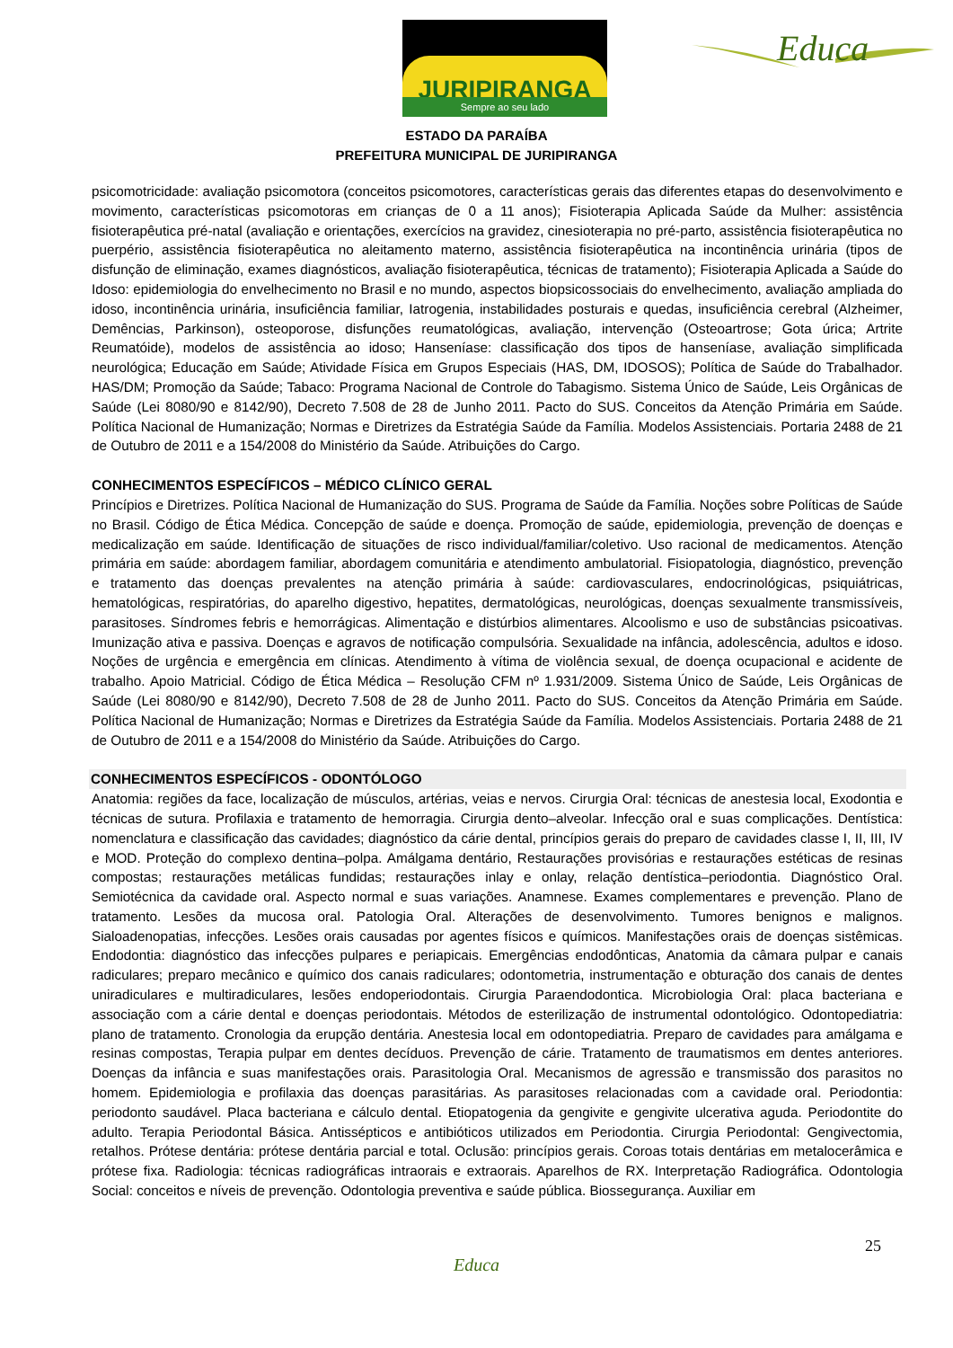JURIPIRANGA
Sempre ao seu lado
Educa
ESTADO DA PARAÍBA
PREFEITURA MUNICIPAL DE JURIPIRANGA
psicomotricidade: avaliação psicomotora (conceitos psicomotores, características gerais das diferentes etapas do desenvolvimento e movimento, características psicomotoras em crianças de 0 a 11 anos); Fisioterapia Aplicada Saúde da Mulher: assistência fisioterapêutica pré-natal (avaliação e orientações, exercícios na gravidez, cinesioterapia no pré-parto, assistência fisioterapêutica no puerpério, assistência fisioterapêutica no aleitamento materno, assistência fisioterapêutica na incontinência urinária (tipos de disfunção de eliminação, exames diagnósticos, avaliação fisioterapêutica, técnicas de tratamento); Fisioterapia Aplicada a Saúde do Idoso: epidemiologia do envelhecimento no Brasil e no mundo, aspectos biopsicossociais do envelhecimento, avaliação ampliada do idoso, incontinência urinária, insuficiência familiar, Iatrogenia, instabilidades posturais e quedas, insuficiência cerebral (Alzheimer, Demências, Parkinson), osteoporose, disfunções reumatológicas, avaliação, intervenção (Osteoartrose; Gota úrica; Artrite Reumatóide), modelos de assistência ao idoso; Hanseníase: classificação dos tipos de hanseníase, avaliação simplificada neurológica; Educação em Saúde; Atividade Física em Grupos Especiais (HAS, DM, IDOSOS); Política de Saúde do Trabalhador. HAS/DM; Promoção da Saúde; Tabaco: Programa Nacional de Controle do Tabagismo. Sistema Único de Saúde, Leis Orgânicas de Saúde (Lei 8080/90 e 8142/90), Decreto 7.508 de 28 de Junho 2011. Pacto do SUS. Conceitos da Atenção Primária em Saúde. Política Nacional de Humanização; Normas e Diretrizes da Estratégia Saúde da Família. Modelos Assistenciais. Portaria 2488 de 21 de Outubro de 2011 e a 154/2008 do Ministério da Saúde. Atribuições do Cargo.
CONHECIMENTOS ESPECÍFICOS – MÉDICO CLÍNICO GERAL
Princípios e Diretrizes. Política Nacional de Humanização do SUS. Programa de Saúde da Família. Noções sobre Políticas de Saúde no Brasil. Código de Ética Médica. Concepção de saúde e doença. Promoção de saúde, epidemiologia, prevenção de doenças e medicalização em saúde. Identificação de situações de risco individual/familiar/coletivo. Uso racional de medicamentos. Atenção primária em saúde: abordagem familiar, abordagem comunitária e atendimento ambulatorial. Fisiopatologia, diagnóstico, prevenção e tratamento das doenças prevalentes na atenção primária à saúde: cardiovasculares, endocrinológicas, psiquiátricas, hematológicas, respiratórias, do aparelho digestivo, hepatites, dermatológicas, neurológicas, doenças sexualmente transmissíveis, parasitoses. Síndromes febris e hemorrágicas. Alimentação e distúrbios alimentares. Alcoolismo e uso de substâncias psicoativas. Imunização ativa e passiva. Doenças e agravos de notificação compulsória. Sexualidade na infância, adolescência, adultos e idoso. Noções de urgência e emergência em clínicas. Atendimento à vítima de violência sexual, de doença ocupacional e acidente de trabalho. Apoio Matricial. Código de Ética Médica – Resolução CFM nº 1.931/2009. Sistema Único de Saúde, Leis Orgânicas de Saúde (Lei 8080/90 e 8142/90), Decreto 7.508 de 28 de Junho 2011. Pacto do SUS. Conceitos da Atenção Primária em Saúde. Política Nacional de Humanização; Normas e Diretrizes da Estratégia Saúde da Família. Modelos Assistenciais. Portaria 2488 de 21 de Outubro de 2011 e a 154/2008 do Ministério da Saúde. Atribuições do Cargo.
CONHECIMENTOS ESPECÍFICOS - ODONTÓLOGO
Anatomia: regiões da face, localização de músculos, artérias, veias e nervos. Cirurgia Oral: técnicas de anestesia local, Exodontia e técnicas de sutura. Profilaxia e tratamento de hemorragia. Cirurgia dento–alveolar. Infecção oral e suas complicações. Dentística: nomenclatura e classificação das cavidades; diagnóstico da cárie dental, princípios gerais do preparo de cavidades classe I, II, III, IV e MOD. Proteção do complexo dentina–polpa. Amálgama dentário, Restaurações provisórias e restaurações estéticas de resinas compostas; restaurações metálicas fundidas; restaurações inlay e onlay, relação dentística–periodontia. Diagnóstico Oral. Semiotécnica da cavidade oral. Aspecto normal e suas variações. Anamnese. Exames complementares e prevenção. Plano de tratamento. Lesões da mucosa oral. Patologia Oral. Alterações de desenvolvimento. Tumores benignos e malignos. Sialoadenopatias, infecções. Lesões orais causadas por agentes físicos e químicos. Manifestações orais de doenças sistêmicas. Endodontia: diagnóstico das infecções pulpares e periapicais. Emergências endodônticas, Anatomia da câmara pulpar e canais radiculares; preparo mecânico e químico dos canais radiculares; odontometria, instrumentação e obturação dos canais de dentes uniradiculares e multiradiculares, lesões endoperiodontais. Cirurgia Paraendodontica. Microbiologia Oral: placa bacteriana e associação com a cárie dental e doenças periodontais. Métodos de esterilização de instrumental odontológico. Odontopediatria: plano de tratamento. Cronologia da erupção dentária. Anestesia local em odontopediatria. Preparo de cavidades para amálgama e resinas compostas, Terapia pulpar em dentes decíduos. Prevenção de cárie. Tratamento de traumatismos em dentes anteriores. Doenças da infância e suas manifestações orais. Parasitologia Oral. Mecanismos de agressão e transmissão dos parasitos no homem. Epidemiologia e profilaxia das doenças parasitárias. As parasitoses relacionadas com a cavidade oral. Periodontia: periodonto saudável. Placa bacteriana e cálculo dental. Etiopatogenia da gengivite e gengivite ulcerativa aguda. Periodontite do adulto. Terapia Periodontal Básica. Antissépticos e antibióticos utilizados em Periodontia. Cirurgia Periodontal: Gengivectomia, retalhos. Prótese dentária: prótese dentária parcial e total. Oclusão: princípios gerais. Coroas totais dentárias em metalocerâmica e prótese fixa. Radiologia: técnicas radiográficas intraorais e extraorais. Aparelhos de RX. Interpretação Radiográfica. Odontologia Social: conceitos e níveis de prevenção. Odontologia preventiva e saúde pública. Biossegurança. Auxiliar em
25
Educa